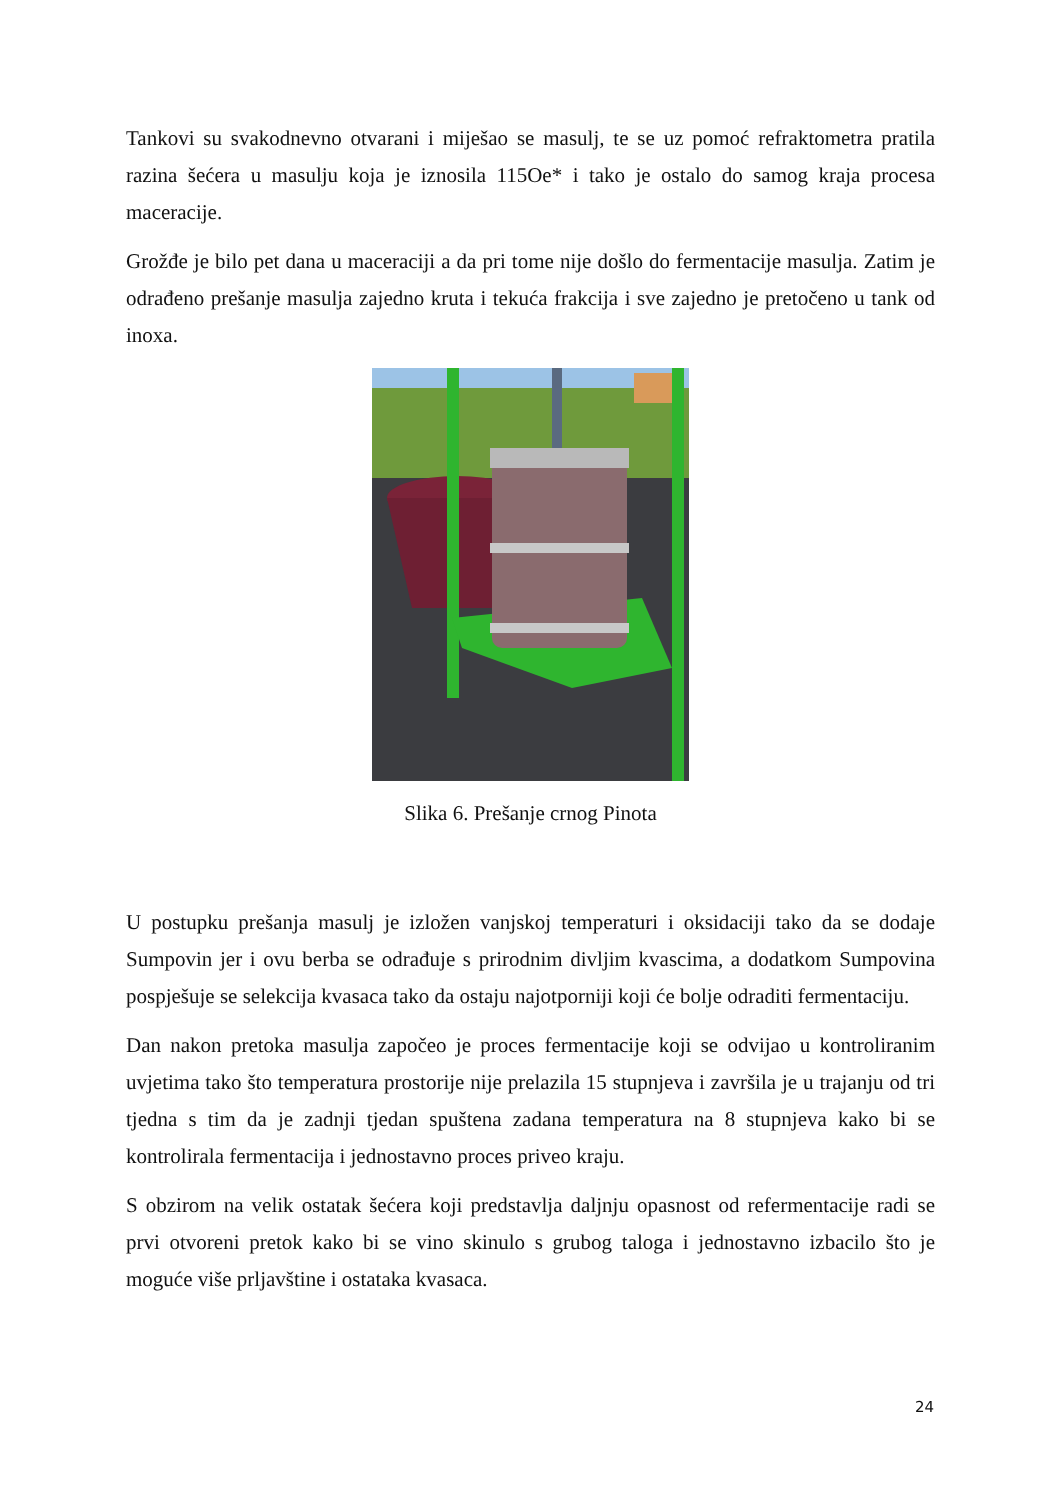Tankovi su svakodnevno otvarani i miješao se masulj, te se uz pomoć refraktometra pratila razina šećera u masulju koja je iznosila 115Oe* i tako je ostalo do samog kraja procesa maceracije.
Grožđe je bilo pet dana u maceraciji a da pri tome nije došlo do fermentacije masulja. Zatim je odrađeno prešanje masulja zajedno kruta i tekuća frakcija i sve zajedno je pretočeno u tank od inoxa.
Slika 6. Prešanje crnog Pinota
U postupku prešanja masulj je izložen vanjskoj temperaturi i oksidaciji tako da se dodaje Sumpovin jer i ovu berba se odrađuje s prirodnim divljim kvascima, a dodatkom Sumpovina pospješuje se selekcija kvasaca tako da ostaju najotporniji koji će bolje odraditi fermentaciju.
Dan nakon pretoka masulja započeo je proces fermentacije koji se odvijao u kontroliranim uvjetima tako što temperatura prostorije nije prelazila 15 stupnjeva i završila je u trajanju od tri tjedna s tim da je zadnji tjedan spuštena zadana temperatura na 8 stupnjeva kako bi se kontrolirala fermentacija i jednostavno proces priveo kraju.
S obzirom na velik ostatak šećera koji predstavlja daljnju opasnost od refermentacije radi se prvi otvoreni pretok kako bi se vino skinulo s grubog taloga i jednostavno izbacilo što je moguće više prljavštine i ostataka kvasaca.
24